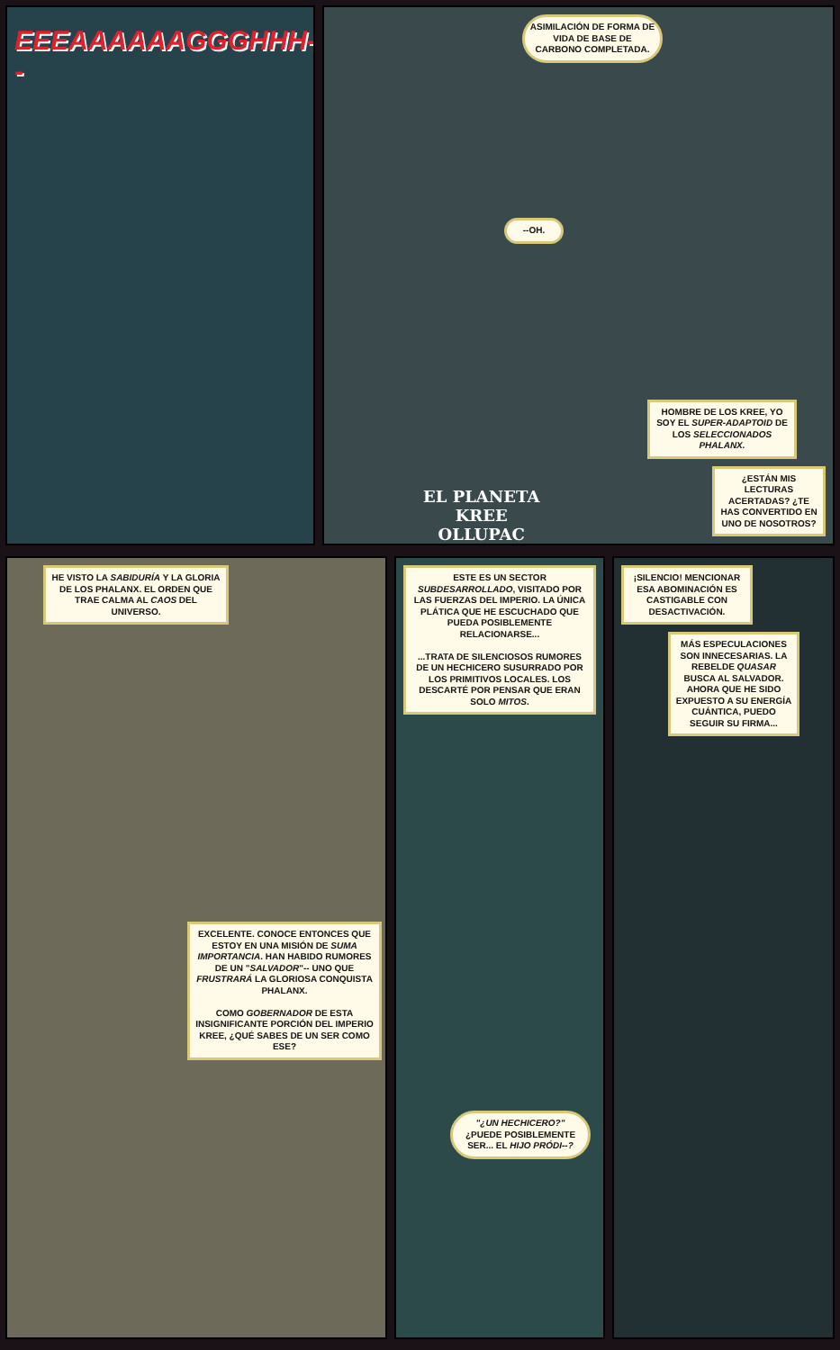EEEAAAAAAGGGHHH--
ASIMILACIÓN DE FORMA DE VIDA DE BASE DE CARBONO COMPLETADA.
--OH.
EL PLANETA
KREE
OLLUPAC
HOMBRE DE LOS KREE, YO SOY EL SUPER-ADAPTOID DE LOS SELECCIONADOS PHALANX.
¿ESTÁN MIS LECTURAS ACERTADAS? ¿TE HAS CONVERTIDO EN UNO DE NOSOTROS?
HE VISTO LA SABIDURÍA Y LA GLORIA DE LOS PHALANX. EL ORDEN QUE TRAE CALMA AL CAOS DEL UNIVERSO.
EXCELENTE. CONOCE ENTONCES QUE ESTOY EN UNA MISIÓN DE SUMA IMPORTANCIA. HAN HABIDO RUMORES DE UN "SALVADOR"-- UNO QUE FRUSTRARÁ LA GLORIOSA CONQUISTA PHALANX.
COMO GOBERNADOR DE ESTA INSIGNIFICANTE PORCIÓN DEL IMPERIO KREE, ¿QUÉ SABES DE UN SER COMO ESE?
ESTE ES UN SECTOR SUBDESARROLLADO, VISITADO POR LAS FUERZAS DEL IMPERIO. LA ÚNICA PLÁTICA QUE HE ESCUCHADO QUE PUEDA POSIBLEMENTE RELACIONARSE...
...TRATA DE SILENCIOSOS RUMORES DE UN HECHICERO SUSURRADO POR LOS PRIMITIVOS LOCALES. LOS DESCARTÉ POR PENSAR QUE ERAN SOLO MITOS.
"¿UN HECHICERO?" ¿PUEDE POSIBLEMENTE SER... EL HIJO PRÓDI--?
¡SILENCIO! MENCIONAR ESA ABOMINACIÓN ES CASTIGABLE CON DESACTIVACIÓN.
MÁS ESPECULACIONES SON INNECESARIAS. LA REBELDE QUASAR BUSCA AL SALVADOR. AHORA QUE HE SIDO EXPUESTO A SU ENERGÍA CUÁNTICA, PUEDO SEGUIR SU FIRMA...